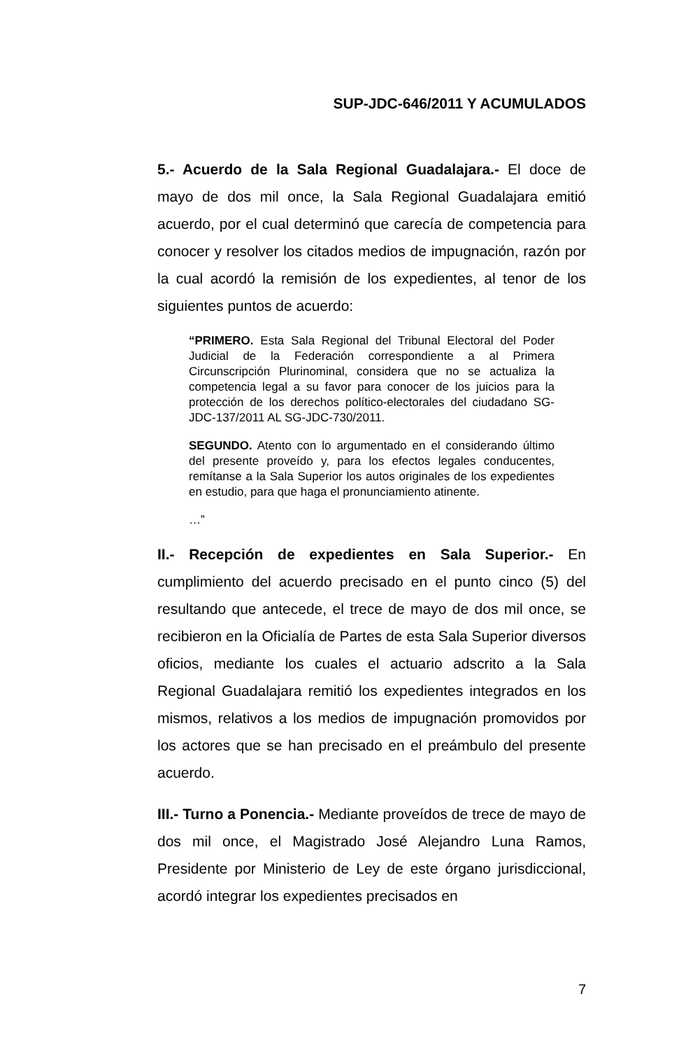SUP-JDC-646/2011 Y ACUMULADOS
5.- Acuerdo de la Sala Regional Guadalajara.- El doce de mayo de dos mil once, la Sala Regional Guadalajara emitió acuerdo, por el cual determinó que carecía de competencia para conocer y resolver los citados medios de impugnación, razón por la cual acordó la remisión de los expedientes, al tenor de los siguientes puntos de acuerdo:
“PRIMERO. Esta Sala Regional del Tribunal Electoral del Poder Judicial de la Federación correspondiente a al Primera Circunscripción Plurinominal, considera que no se actualiza la competencia legal a su favor para conocer de los juicios para la protección de los derechos político-electorales del ciudadano SG-JDC-137/2011 AL SG-JDC-730/2011.
SEGUNDO. Atento con lo argumentado en el considerando último del presente proveído y, para los efectos legales conducentes, remítanse a la Sala Superior los autos originales de los expedientes en estudio, para que haga el pronunciamiento atinente.
…”
II.- Recepción de expedientes en Sala Superior.- En cumplimiento del acuerdo precisado en el punto cinco (5) del resultando que antecede, el trece de mayo de dos mil once, se recibieron en la Oficialía de Partes de esta Sala Superior diversos oficios, mediante los cuales el actuario adscrito a la Sala Regional Guadalajara remitió los expedientes integrados en los mismos, relativos a los medios de impugnación promovidos por los actores que se han precisado en el preámbulo del presente acuerdo.
III.- Turno a Ponencia.- Mediante proveídos de trece de mayo de dos mil once, el Magistrado José Alejandro Luna Ramos, Presidente por Ministerio de Ley de este órgano jurisdiccional, acordó integrar los expedientes precisados en
7